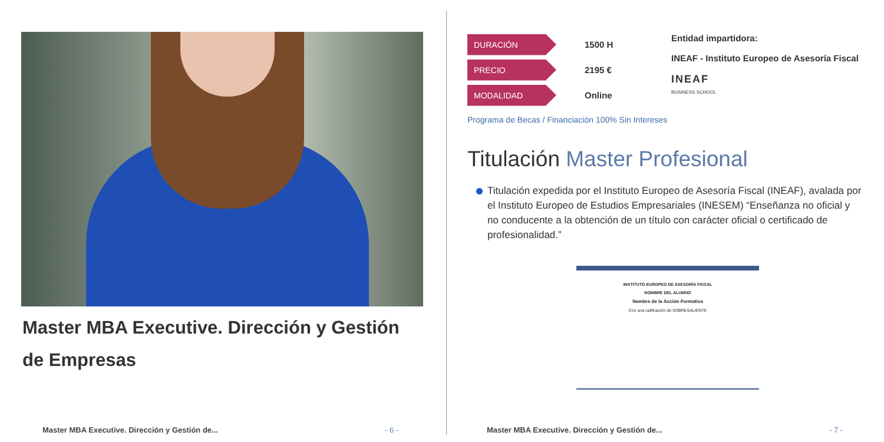Master MBA Executive. Dirección y Gestión de Empresas
Master MBA Executive. Dirección y Gestión de...
- 6 -
Entidad impartidora:
INEAF - Instituto Europeo de Asesoría Fiscal
INEAF
BUSINESS SCHOOL
DURACIÓN
1500 H
PRECIO
2195 €
MODALIDAD
Online
Programa de Becas / Financiación 100% Sin Intereses
Titulación Master Profesional
Titulación expedida por el Instituto Europeo de Asesoría Fiscal (INEAF), avalada por el Instituto Europeo de Estudios Empresariales (INESEM) “Enseñanza no oficial y no conducente a la obtención de un título con carácter oficial o certificado de profesionalidad.”
INSTITUTO EUROPEO DE ASESORÍA FISCAL
NOMBRE DEL ALUMNO
Nombre de la Acción Formativa
Con una calificación de SOBRESALIENTE
Master MBA Executive. Dirección y Gestión de...
- 7 -